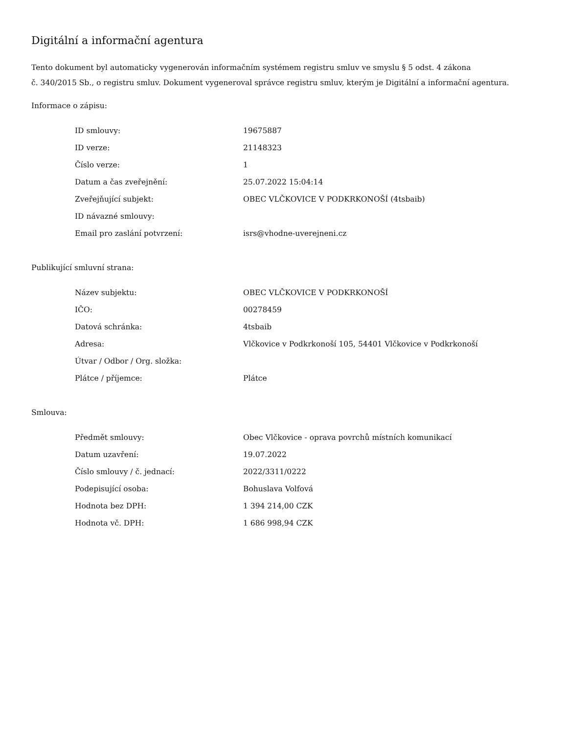Digitální a informační agentura
Tento dokument byl automaticky vygenerován informačním systémem registru smluv ve smyslu § 5 odst. 4 zákona
č. 340/2015 Sb., o registru smluv. Dokument vygeneroval správce registru smluv, kterým je Digitální a informační agentura.
Informace o zápisu:
| ID smlouvy: | 19675887 |
| ID verze: | 21148323 |
| Číslo verze: | 1 |
| Datum a čas zveřejnění: | 25.07.2022 15:04:14 |
| Zveřejňující subjekt: | OBEC VLČKOVICE V PODKRKONOŠÍ (4tsbaib) |
| ID návazné smlouvy: | |
| Email pro zaslání potvrzení: | isrs@vhodne-uverejneni.cz |
Publikující smluvní strana:
| Název subjektu: | OBEC VLČKOVICE V PODKRKONOŠÍ |
| IČO: | 00278459 |
| Datová schránka: | 4tsbaib |
| Adresa: | Vlčkovice v Podkrkonoší 105, 54401 Vlčkovice v Podkrkonoší |
| Útvar / Odbor / Org. složka: | |
| Plátce / příjemce: | Plátce |
Smlouva:
| Předmět smlouvy: | Obec Vlčkovice - oprava povrchů místních komunikací |
| Datum uzavření: | 19.07.2022 |
| Číslo smlouvy / č. jednací: | 2022/3311/0222 |
| Podepisující osoba: | Bohuslava Volfová |
| Hodnota bez DPH: | 1 394 214,00 CZK |
| Hodnota vč. DPH: | 1 686 998,94 CZK |